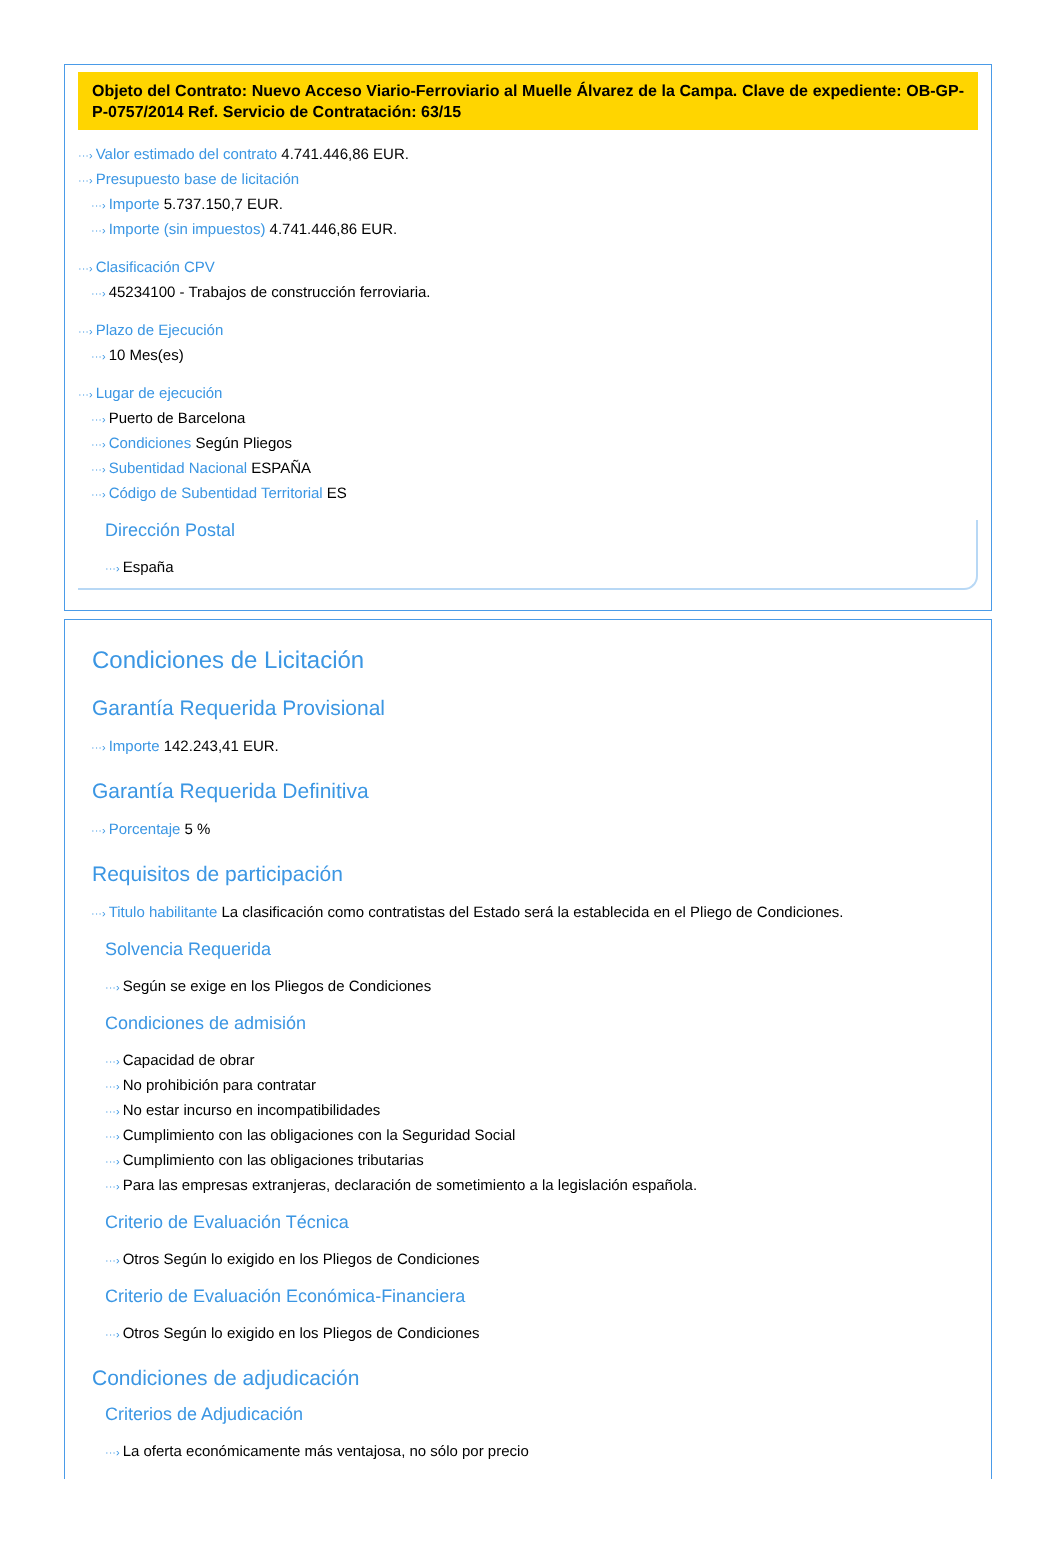Objeto del Contrato: Nuevo Acceso Viario-Ferroviario al Muelle Álvarez de la Campa. Clave de expediente: OB-GP-P-0757/2014 Ref. Servicio de Contratación: 63/15
···› Valor estimado del contrato 4.741.446,86 EUR.
···› Presupuesto base de licitación
···› Importe 5.737.150,7 EUR.
···› Importe (sin impuestos) 4.741.446,86 EUR.
···› Clasificación CPV
···› 45234100 - Trabajos de construcción ferroviaria.
···› Plazo de Ejecución
···› 10 Mes(es)
···› Lugar de ejecución
···› Puerto de Barcelona
···› Condiciones Según Pliegos
···› Subentidad Nacional ESPAÑA
···› Código de Subentidad Territorial ES
Dirección Postal
···› España
Condiciones de Licitación
Garantía Requerida Provisional
···› Importe 142.243,41 EUR.
Garantía Requerida Definitiva
···› Porcentaje 5 %
Requisitos de participación
···› Titulo habilitante La clasificación como contratistas del Estado será la establecida en el Pliego de Condiciones.
Solvencia Requerida
···› Según se exige en los Pliegos de Condiciones
Condiciones de admisión
···› Capacidad de obrar
···› No prohibición para contratar
···› No estar incurso en incompatibilidades
···› Cumplimiento con las obligaciones con la Seguridad Social
···› Cumplimiento con las obligaciones tributarias
···› Para las empresas extranjeras, declaración de sometimiento a la legislación española.
Criterio de Evaluación Técnica
···› Otros Según lo exigido en los Pliegos de Condiciones
Criterio de Evaluación Económica-Financiera
···› Otros Según lo exigido en los Pliegos de Condiciones
Condiciones de adjudicación
Criterios de Adjudicación
···› La oferta económicamente más ventajosa, no sólo por precio